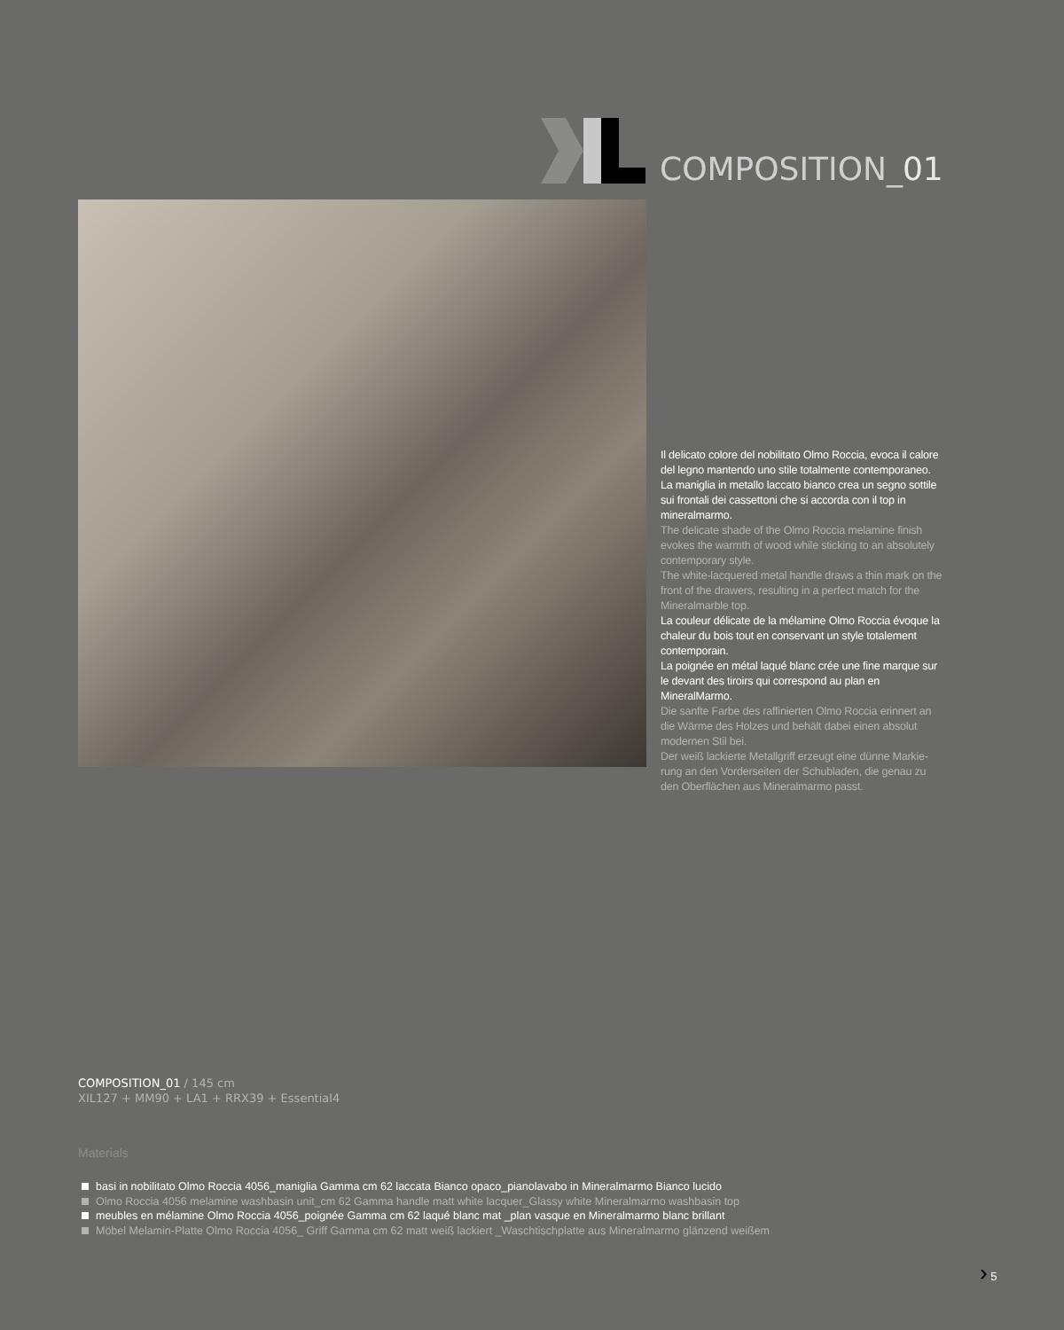COMPOSITION_01
Il delicato colore del nobilitato Olmo Roccia, evoca il calore del legno mantendo uno stile totalmente contemporaneo.
La maniglia in metallo laccato bianco crea un segno sottile sui frontali dei cassettoni che si accorda con il top in mineralmarmo.
The delicate shade of the Olmo Roccia melamine finish evokes the warmth of wood while sticking to an absolutely contemporary style.
The white-lacquered metal handle draws a thin mark on the front of the drawers, resulting in a perfect match for the Mineralmarble top.
La couleur délicate de la mélamine Olmo Roccia évoque la chaleur du bois tout en conservant un style totalement contemporain.
La poignée en métal laqué blanc crée une fine marque sur le devant des tiroirs qui correspond au plan en MineralMarmo.
Die sanfte Farbe des raffinierten Olmo Roccia erinnert an die Wärme des Holzes und behält dabei einen absolut modernen Stil bei.
Der weiß lackierte Metallgriff erzeugt eine dünne Markie-rung an den Vorderseiten der Schubladen, die genau zu den Oberflächen aus Mineralmarmo passt.
COMPOSITION_01 / 145 cm
XIL127 + MM90 + LA1 + RRX39 + Essential4
Materials
basi in nobilitato Olmo Roccia 4056_maniglia Gamma cm 62 laccata Bianco opaco_pianolavabo in Mineralmarmo Bianco lucido
Olmo Roccia 4056 melamine washbasin unit_cm 62 Gamma handle matt white lacquer_Glassy white Mineralmarmo washbasin top
meubles en mélamine Olmo Roccia 4056_poignée Gamma cm 62 laqué blanc mat _plan vasque en Mineralmarmo blanc brillant
Möbel Melamin-Platte Olmo Roccia 4056_ Griff Gamma cm 62 matt weiß lackiert _Waschtischplatte aus Mineralmarmo glänzend weißem
› 5